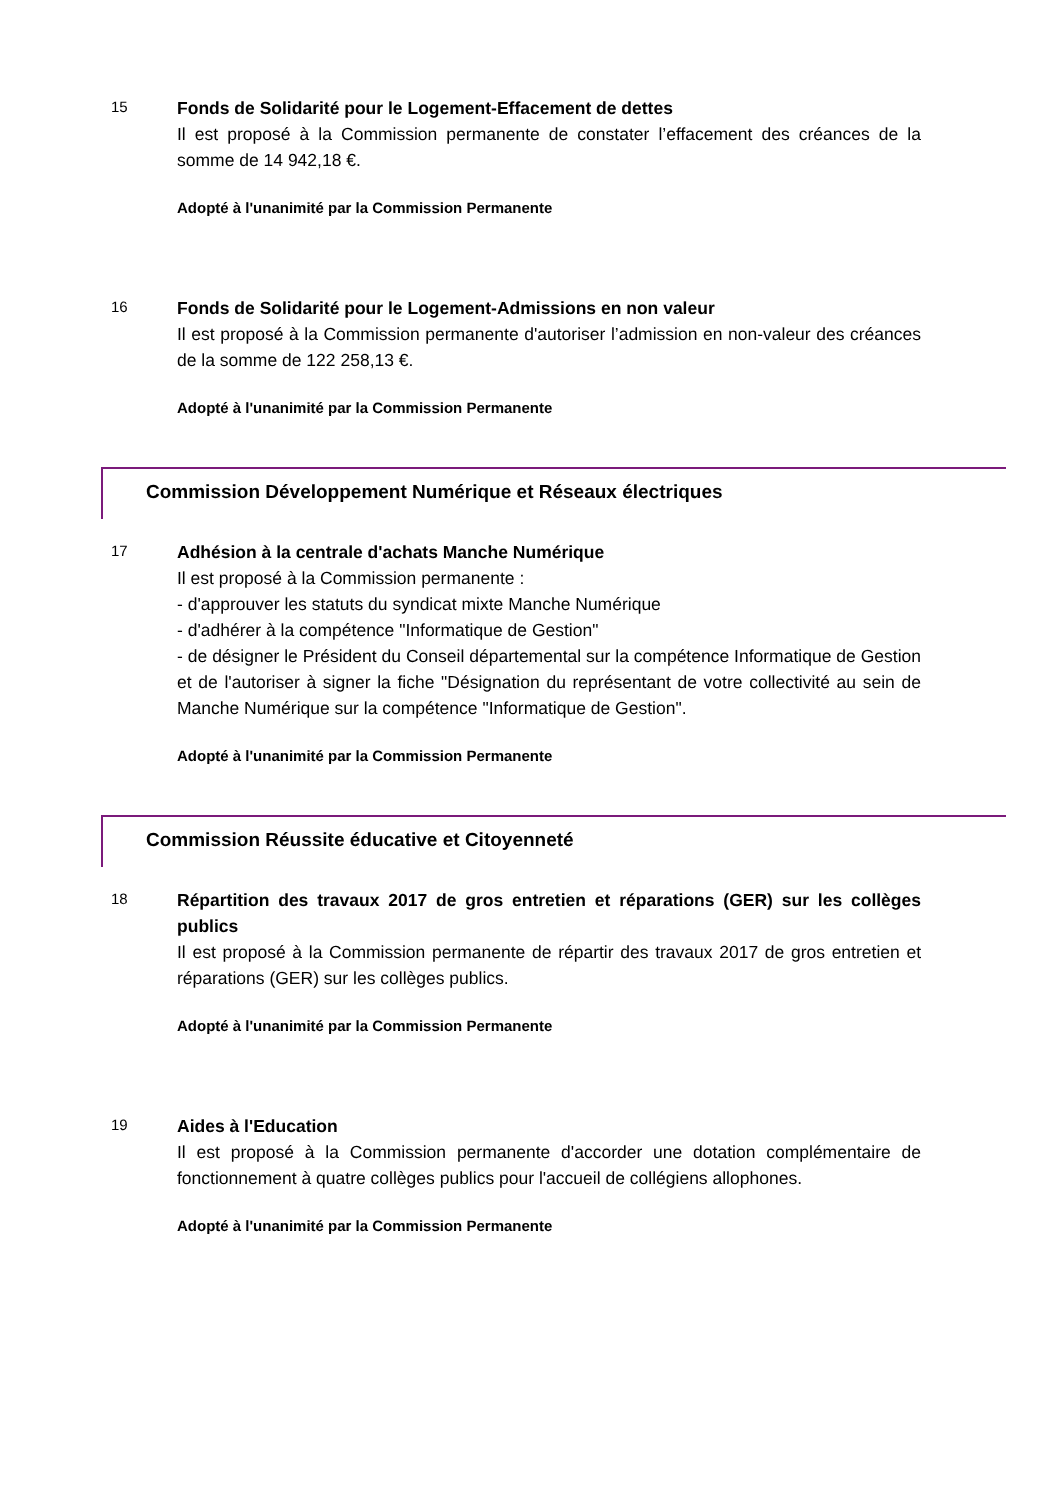15
Fonds de Solidarité pour le Logement-Effacement de dettes
Il est proposé à la Commission permanente de constater l’effacement des créances de la somme de 14 942,18 €.
Adopté à l'unanimité par la Commission Permanente
16
Fonds de Solidarité pour le Logement-Admissions en non valeur
Il est proposé à la Commission permanente d'autoriser l’admission en non-valeur des créances de la somme de 122 258,13 €.
Adopté à l'unanimité par la Commission Permanente
Commission Développement Numérique et Réseaux électriques
17
Adhésion à la centrale d'achats Manche Numérique
Il est proposé à la Commission permanente :
- d'approuver les statuts du syndicat mixte Manche Numérique
- d'adhérer à la compétence "Informatique de Gestion"
- de désigner le Président du Conseil départemental sur la compétence Informatique de Gestion et de l'autoriser à signer la fiche "Désignation du représentant de votre collectivité au sein de Manche Numérique sur la compétence "Informatique de Gestion".
Adopté à l'unanimité par la Commission Permanente
Commission Réussite éducative et Citoyenneté
18
Répartition des travaux 2017 de gros entretien et réparations (GER) sur les collèges publics
Il est proposé à la Commission permanente de répartir des travaux 2017 de gros entretien et réparations (GER) sur les collèges publics.
Adopté à l'unanimité par la Commission Permanente
19
Aides à l'Education
Il est proposé à la Commission permanente d'accorder une dotation complémentaire de fonctionnement à quatre collèges publics pour l'accueil de collégiens allophones.
Adopté à l'unanimité par la Commission Permanente